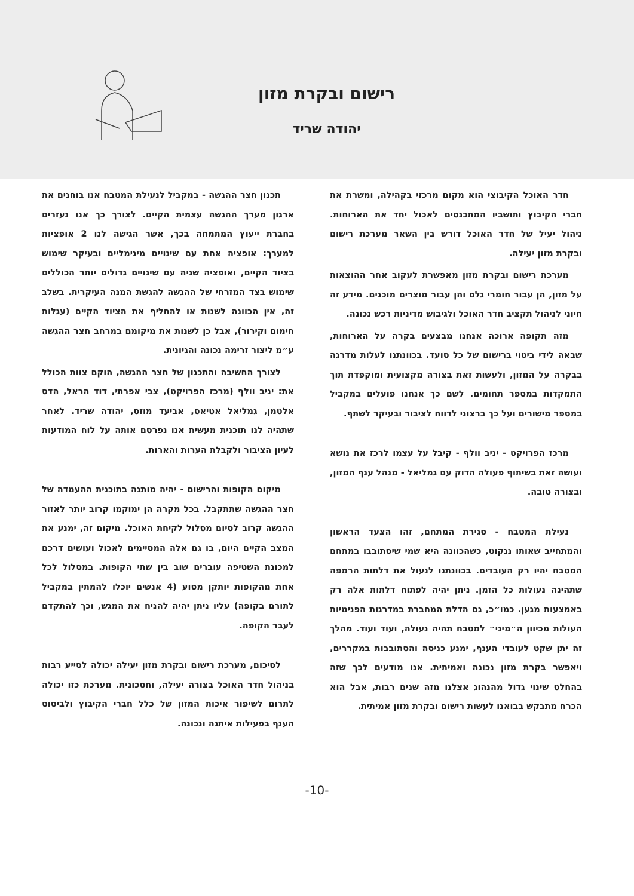רישום ובקרת מזון
יהודה שריד
חדר האוכל הקיבוצי הוא מקום מרכזי בקהילה, ומשרת את חברי הקיבוץ ותושביו המתכנסים לאכול יחד את הארוחות. ניהול יעיל של חדר האוכל דורש בין השאר מערכת רישום ובקרת מזון יעילה.
מערכת רישום ובקרת מזון מאפשרת לעקוב אחר ההוצאות על מזון, הן עבור חומרי גלם והן עבור מוצרים מוכנים. מידע זה חיוני לניהול תקציב חדר האוכל ולגיבוש מדיניות רכש נכונה.
מזה תקופה ארוכה אנחנו מבצעים בקרה על הארוחות, שבאה לידי ביטוי ברישום של כל סועד. בכוונתנו לעלות מדרגה בבקרה על המזון, ולעשות זאת בצורה מקצועית ומוקפדת תוך התמקדות במספר תחומים. לשם כך אנחנו פועלים במקביל במספר מישורים ועל כך ברצוני לדווח לציבור ובעיקר לשתף.
מרכז הפרויקט - יניב וולף - קיבל על עצמו לרכז את נושא ועושה זאת בשיתוף פעולה הדוק עם גמליאל - מנהל ענף המזון, ובצורה טובה.
נעילת המטבח - סגירת המתחם, זהו הצעד הראשון והמתחייב שאותו ננקוט, כשהכוונה היא שמי שיסתובבו במתחם המטבח יהיו רק העובדים. בכוונתנו לנעול את דלתות הרמפה שתהינה נעולות כל הזמן. ניתן יהיה לפתוח דלתות אלה רק באמצעות מגען. כמו״כ, גם הדלת המחברת במדרגות הפנימיות העולות מכיוון ה״מיני״ למטבח תהיה נעולה, ועוד ועוד. מהלך זה יתן שקט לעובדי הענף, ימנע כניסה והסתובבות במקררים, ויאפשר בקרת מזון נכונה ואמיתית. אנו מודעים לכך שזה בהחלט שינוי גדול מהנהוג אצלנו מזה שנים רבות, אבל הוא הכרח מתבקש בבואנו לעשות רישום ובקרת מזון אמיתית.
תכנון חצר ההגשה - במקביל לנעילת המטבח אנו בוחנים את ארגון מערך ההגשה עצמית הקיים. לצורך כך אנו נעזרים בחברת ייעוץ המתמחה בכך, אשר הגישה לנו 2 אופציות למערך: אופציה אחת עם שינויים מינימליים ובעיקר שימוש בציוד הקיים, ואופציה שניה עם שינויים גדולים יותר הכוללים שימוש בצד המזרחי של ההגשה להגשת המנה העיקרית. בשלב זה, אין הכוונה לשנות או להחליף את הציוד הקיים (עגלות חימום וקירור), אבל כן לשנות את מיקומם במרחב חצר ההגשה ע״מ ליצור זרימה נכונה והגיונית.
לצורך החשיבה והתכנון של חצר ההגשה, הוקם צוות הכולל את: יניב וולף (מרכז הפרויקט), צבי אפרתי, דוד הראל, הדס אלטמן, גמליאל אטיאס, אביעד מוזס, יהודה שריד. לאחר שתהיה לנו תוכנית מעשית אנו נפרסם אותה על לוח המודעות לעיון הציבור ולקבלת הערות והארות.
מיקום הקופות והרישום - יהיה מותנה בתוכנית ההעמדה של חצר ההגשה שתתקבל. בכל מקרה הן ימוקמו קרוב יותר לאזור ההגשה קרוב לסיום מסלול לקיחת האוכל. מיקום זה, ימנע את המצב הקיים היום, בו גם אלה המסיימים לאכול ועושים דרכם למכונת השטיפה עוברים שוב בין שתי הקופות. במסלול לכל אחת מהקופות יותקן מסוע (4 אנשים יוכלו להמתין במקביל לתורם בקופה) עליו ניתן יהיה להניח את המגש, וכך להתקדם לעבר הקופה.
לסיכום, מערכת רישום ובקרת מזון יעילה יכולה לסייע רבות בניהול חדר האוכל בצורה יעילה, וחסכונית. מערכת כזו יכולה לתרום לשיפור איכות המזון של כלל חברי הקיבוץ ולביסוס הענף בפעילות איתנה ונכונה.
-10-